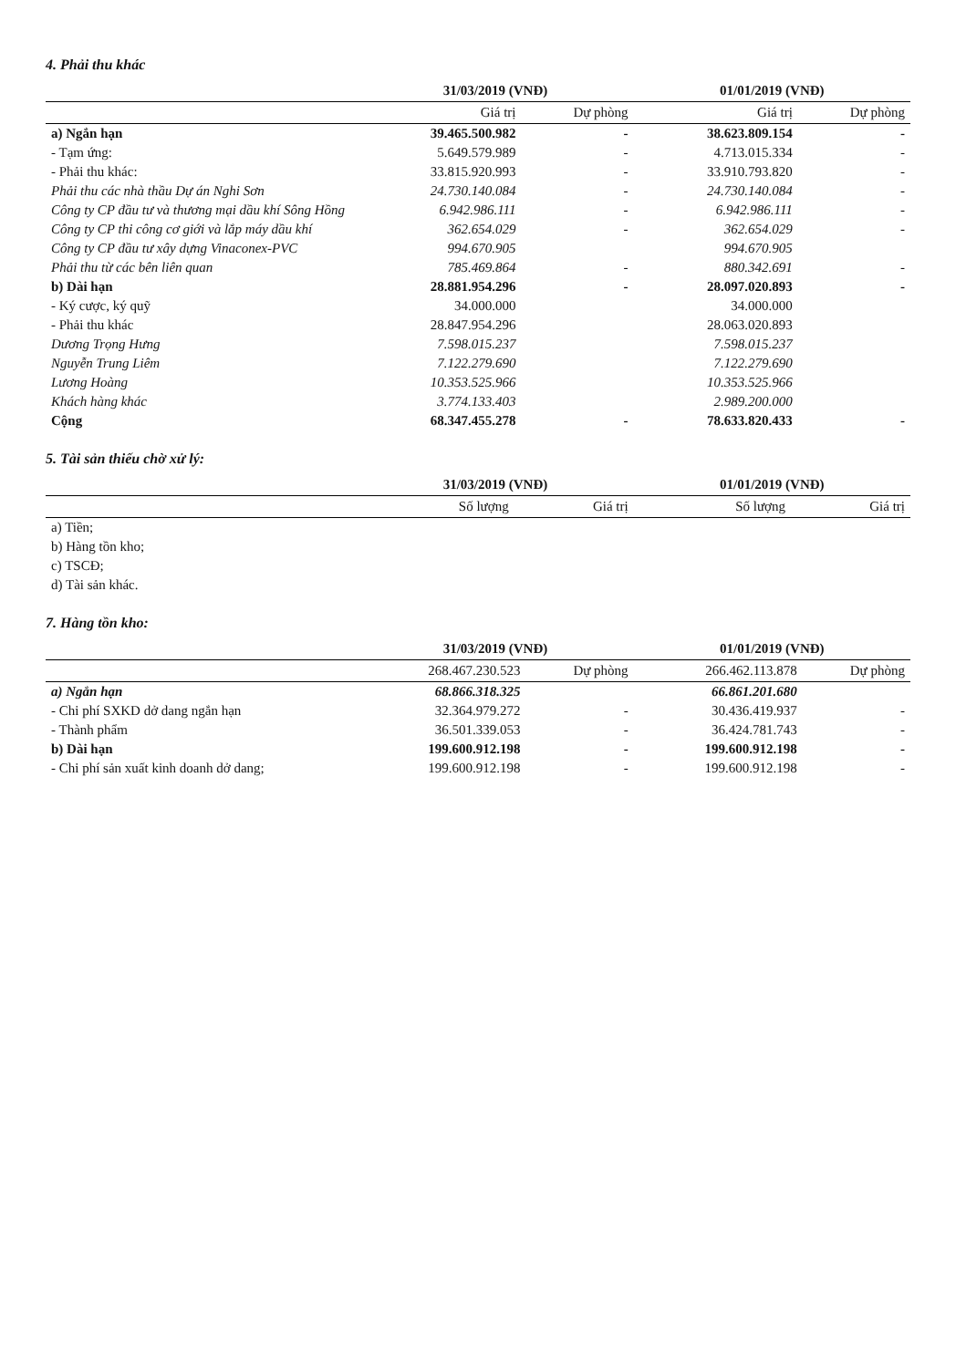4. Phải thu khác
| | 31/03/2019 (VNĐ) | | 01/01/2019 (VNĐ) | |
| --- | --- | --- | --- | --- |
| | Giá trị | Dự phòng | Giá trị | Dự phòng |
| a) Ngắn hạn | 39.465.500.982 | - | 38.623.809.154 | - |
| - Tạm ứng: | 5.649.579.989 | - | 4.713.015.334 | - |
| - Phải thu khác: | 33.815.920.993 | - | 33.910.793.820 | - |
| Phải thu các nhà thầu Dự án Nghi Sơn | 24.730.140.084 | - | 24.730.140.084 | - |
| Công ty CP đầu tư và thương mại dầu khí Sông Hồng | 6.942.986.111 | - | 6.942.986.111 | - |
| Công ty CP thi công cơ giới và lắp máy dầu khí | 362.654.029 | - | 362.654.029 | - |
| Công ty CP đầu tư xây dựng Vinaconex-PVC | 994.670.905 | | 994.670.905 | |
| Phải thu từ các bên liên quan | 785.469.864 | - | 880.342.691 | - |
| b) Dài hạn | 28.881.954.296 | - | 28.097.020.893 | - |
| - Ký cược, ký quỹ | 34.000.000 | | 34.000.000 | |
| - Phải thu khác | 28.847.954.296 | | 28.063.020.893 | |
| Dương Trọng Hưng | 7.598.015.237 | | 7.598.015.237 | |
| Nguyễn Trung Liêm | 7.122.279.690 | | 7.122.279.690 | |
| Lương Hoàng | 10.353.525.966 | | 10.353.525.966 | |
| Khách hàng khác | 3.774.133.403 | | 2.989.200.000 | |
| Cộng | 68.347.455.278 | - | 78.633.820.433 | - |
5. Tài sản thiếu chờ xử lý:
| | 31/03/2019 (VNĐ) | | 01/01/2019 (VNĐ) | |
| --- | --- | --- | --- | --- |
| | Số lượng | Giá trị | Số lượng | Giá trị |
| a) Tiền; | | | | |
| b) Hàng tồn kho; | | | | |
| c) TSCĐ; | | | | |
| d) Tài sản khác. | | | | |
7. Hàng tồn kho:
| | 31/03/2019 (VNĐ) | | 01/01/2019 (VNĐ) | |
| --- | --- | --- | --- | --- |
| | 268.467.230.523 | Dự phòng | 266.462.113.878 | Dự phòng |
| a) Ngắn hạn | 68.866.318.325 | | 66.861.201.680 | |
| - Chi phí SXKD dở dang ngắn hạn | 32.364.979.272 | - | 30.436.419.937 | - |
| - Thành phẩm | 36.501.339.053 | - | 36.424.781.743 | - |
| b) Dài hạn | 199.600.912.198 | - | 199.600.912.198 | - |
| - Chi phí sản xuất kinh doanh dở dang; | 199.600.912.198 | - | 199.600.912.198 | - |